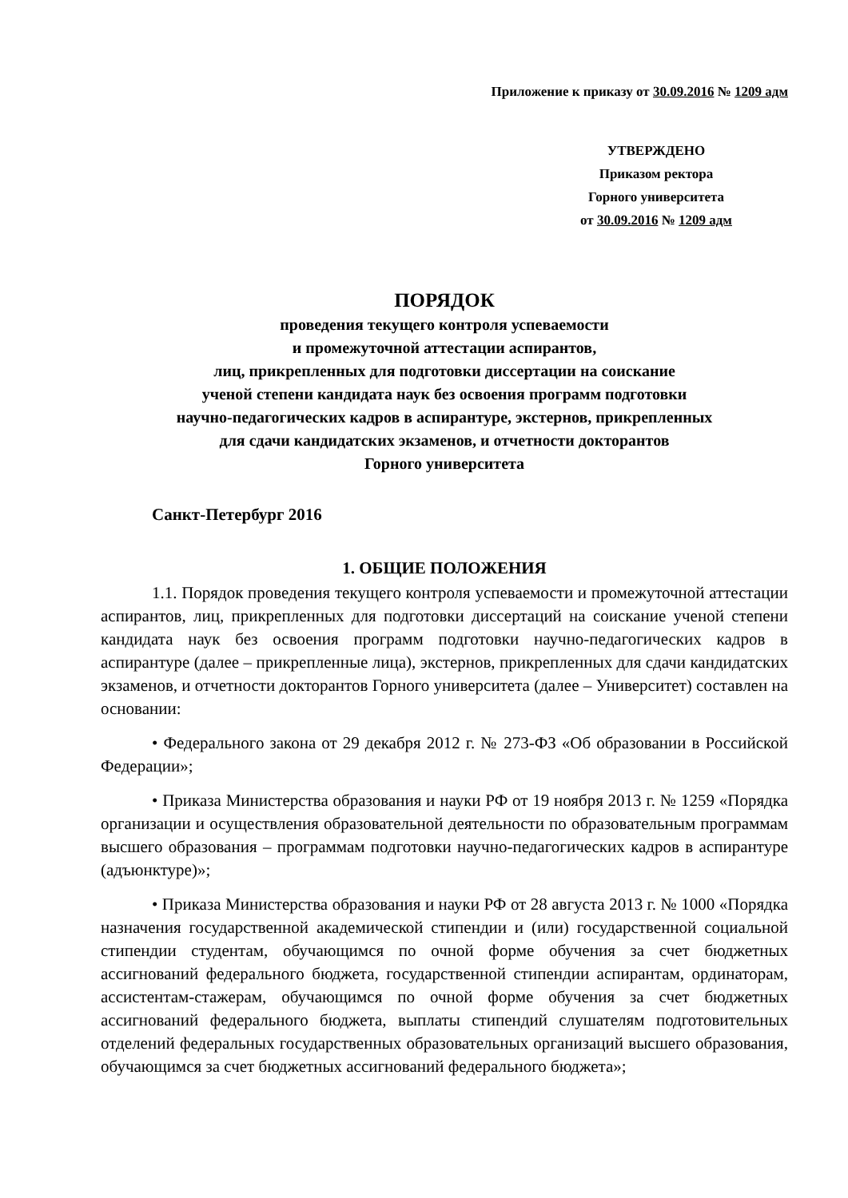Приложение к приказу от 30.09.2016 № 1209 адм
УТВЕРЖДЕНО
Приказом ректора
Горного университета
от 30.09.2016 № 1209 адм
ПОРЯДОК
проведения текущего контроля успеваемости
и промежуточной аттестации аспирантов,
лиц, прикрепленных для подготовки диссертации на соискание
ученой степени кандидата наук без освоения программ подготовки
научно-педагогических кадров в аспирантуре, экстернов, прикрепленных
для сдачи кандидатских экзаменов, и отчетности докторантов
Горного университета
Санкт-Петербург 2016
1. ОБЩИЕ ПОЛОЖЕНИЯ
1.1. Порядок проведения текущего контроля успеваемости и промежуточной аттестации аспирантов, лиц, прикрепленных для подготовки диссертаций на соискание ученой степени кандидата наук без освоения программ подготовки научно-педагогических кадров в аспирантуре (далее – прикрепленные лица), экстернов, прикрепленных для сдачи кандидатских экзаменов, и отчетности докторантов Горного университета (далее – Университет) составлен на основании:
• Федерального закона от 29 декабря 2012 г. № 273-ФЗ «Об образовании в Российской Федерации»;
• Приказа Министерства образования и науки РФ от 19 ноября 2013 г. № 1259 «Порядка организации и осуществления образовательной деятельности по образовательным программам высшего образования – программам подготовки научно-педагогических кадров в аспирантуре (адъюнктуре)»;
• Приказа Министерства образования и науки РФ от 28 августа 2013 г. № 1000 «Порядка назначения государственной академической стипендии и (или) государственной социальной стипендии студентам, обучающимся по очной форме обучения за счет бюджетных ассигнований федерального бюджета, государственной стипендии аспирантам, ординаторам, ассистентам-стажерам, обучающимся по очной форме обучения за счет бюджетных ассигнований федерального бюджета, выплаты стипендий слушателям подготовительных отделений федеральных государственных образовательных организаций высшего образования, обучающимся за счет бюджетных ассигнований федерального бюджета»;